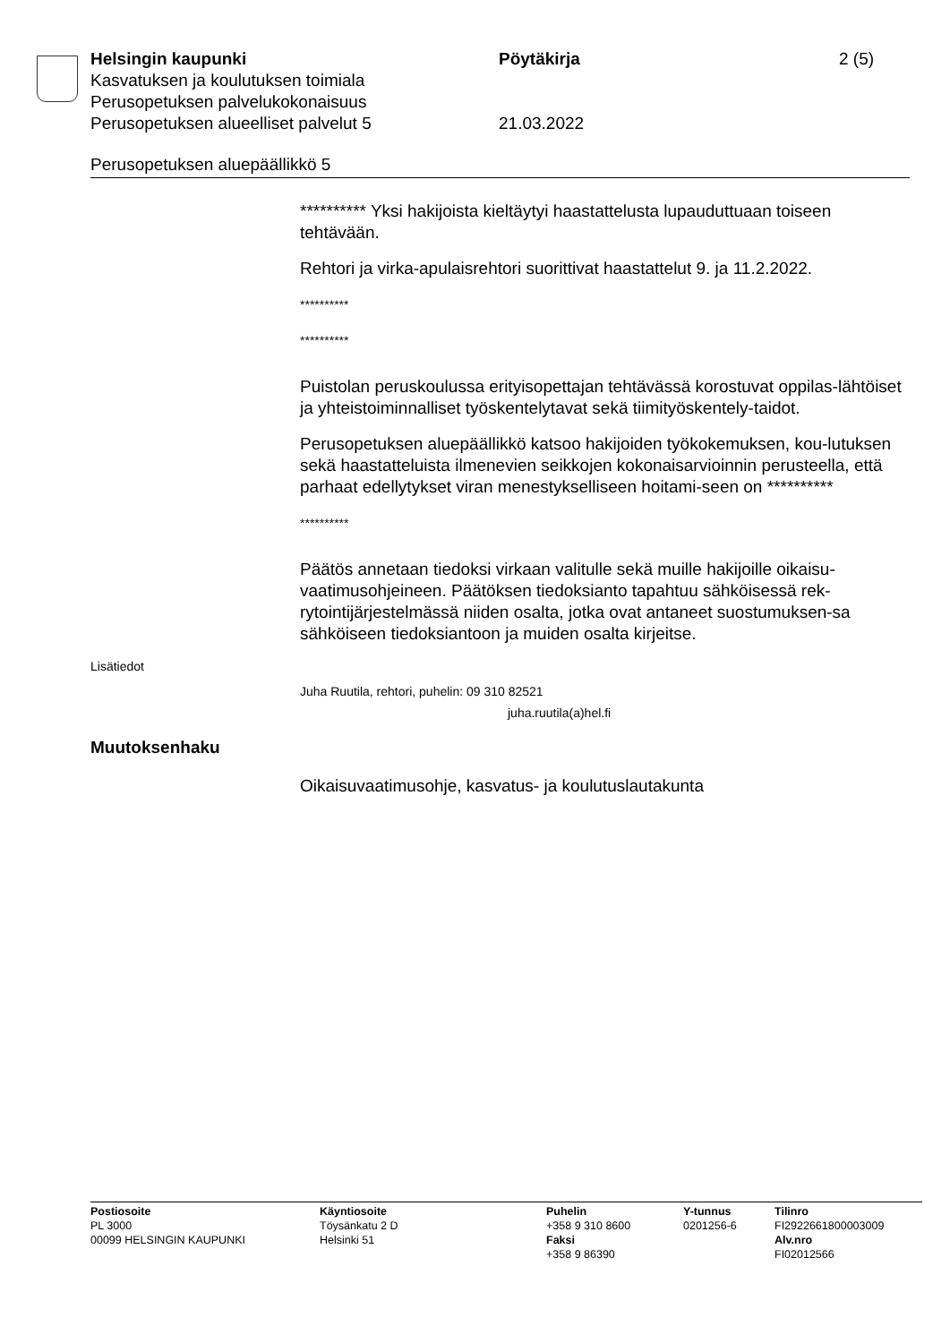Helsingin kaupunki Pöytäkirja 2 (5)
Kasvatuksen ja koulutuksen toimiala
Perusopetuksen palvelukokonaisuus
Perusopetuksen alueelliset palvelut 5 21.03.2022
Perusopetuksen aluepäällikkö 5
********** Yksi hakijoista kieltäytyi haastattelusta lupauduttuaan toiseen tehtävään.
Rehtori ja virka-apulaisrehtori suorittivat haastattelut 9. ja 11.2.2022.
**********
**********
Puistolan peruskoulussa erityisopettajan tehtävässä korostuvat oppilas-lähtöiset ja yhteistoiminnalliset työskentelytavat sekä tiimityöskentely-taidot.
Perusopetuksen aluepäällikkö katsoo hakijoiden työkokemuksen, kou-lutuksen sekä haastatteluista ilmenevien seikkojen kokonaisarvioinnin perusteella, että parhaat edellytykset viran menestykselliseen hoitami-seen on **********
**********
Päätös annetaan tiedoksi virkaan valitulle sekä muille hakijoille oikaisu-vaatimusohjeineen. Päätöksen tiedoksianto tapahtuu sähköisessä rek-rytointijärjestelmässä niiden osalta, jotka ovat antaneet suostumuksen-sa sähköiseen tiedoksiantoon ja muiden osalta kirjeitse.
Lisätiedot
Juha Ruutila, rehtori, puhelin: 09 310 82521
juha.ruutila(a)hel.fi
Muutoksenhaku
Oikaisuvaatimusohje, kasvatus- ja koulutuslautakunta
Postiosoite
PL 3000
00099 HELSINGIN KAUPUNKI
Käyntiosoite
Töysänkatu 2 D
Helsinki 51
Puhelin
+358 9 310 8600
Faksi
+358 9 86390
Y-tunnus
0201256-6
Tilinro
FI2922661800003009
Alv.nro
FI02012566